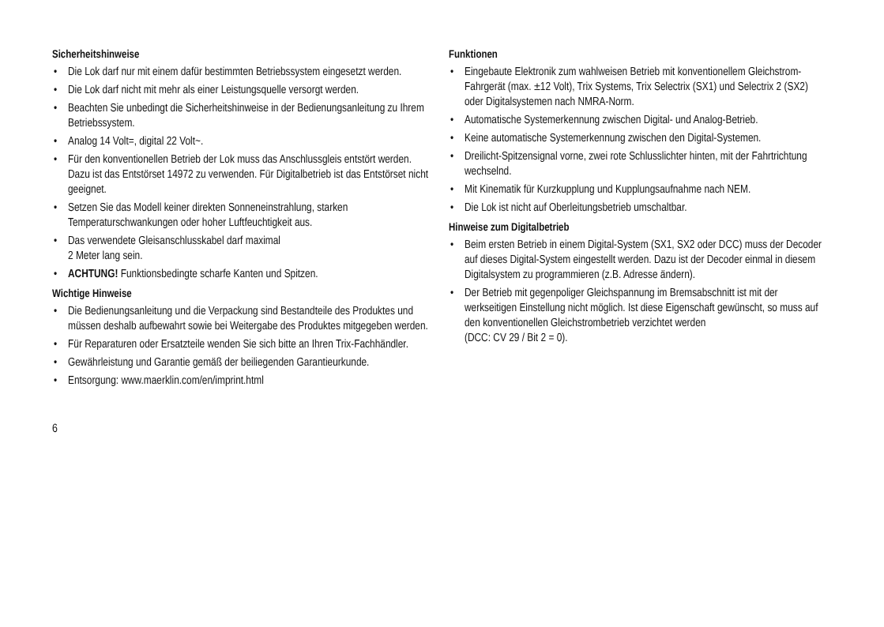Sicherheitshinweise
• Die Lok darf nur mit einem dafür bestimmten Betriebssystem eingesetzt werden.
• Die Lok darf nicht mit mehr als einer Leistungsquelle versorgt werden.
• Beachten Sie unbedingt die Sicherheitshinweise in der Bedienungsanleitung zu Ihrem Betriebssystem.
• Analog 14 Volt=, digital 22 Volt~.
• Für den konventionellen Betrieb der Lok muss das Anschluss­gleis entstört werden. Dazu ist das Entstörset 14972 zu verwenden. Für Digitalbetrieb ist das Entstörset nicht geeignet.
• Setzen Sie das Modell keiner direkten Sonneneinstrahlung, starken Temperaturschwankungen oder hoher Luftfeuchtigkeit aus.
• Das verwendete Gleisanschlusskabel darf maximal
2 Meter lang sein.
• ACHTUNG! Funktionsbedingte scharfe Kanten und Spitzen.
Wichtige Hinweise
• Die Bedienungsanleitung und die Verpackung sind Bestandteile des Produktes und müssen deshalb aufbewahrt sowie bei Weitergabe des Produktes mitgegeben werden.
• Für Reparaturen oder Ersatzteile wenden Sie sich bitte an Ihren Trix-Fachhändler.
• Gewährleistung und Garantie gemäß der beiliegenden Garantieurkunde.
• Entsorgung: www.maerklin.com/en/imprint.html
Funktionen
• Eingebaute Elektronik zum wahlweisen Betrieb mit konventionellem Gleichstrom-Fahrgerät (max. ±12 Volt), Trix Systems, Trix Selectrix (SX1) und Selectrix 2 (SX2) oder Digitalsystemen nach NMRA-Norm.
• Automatische Systemerkennung zwischen Digital- und Analog-Betrieb.
• Keine automatische Systemerkennung zwischen den Digital-Systemen.
• Dreilicht-Spitzensignal vorne, zwei rote Schlusslichter hinten, mit der Fahrtrichtung wechselnd.
• Mit Kinematik für Kurzkupplung und Kupplungsaufnahme nach NEM.
• Die Lok ist nicht auf Oberleitungsbetrieb umschaltbar.
Hinweise zum Digitalbetrieb
• Beim ersten Betrieb in einem Digital-System (SX1, SX2 oder DCC) muss der Decoder auf dieses Digital-System eingestellt werden. Dazu ist der Decoder einmal in diesem Digitalsystem zu programmieren (z.B. Adresse ändern).
• Der Betrieb mit gegenpoliger Gleichspannung im Bremsabschnitt ist mit der werkseitigen Einstellung nicht möglich. Ist diese Eigenschaft gewünscht, so muss auf den konventionellen Gleichstrombetrieb verzichtet werden
(DCC: CV 29 / Bit 2 = 0).
6